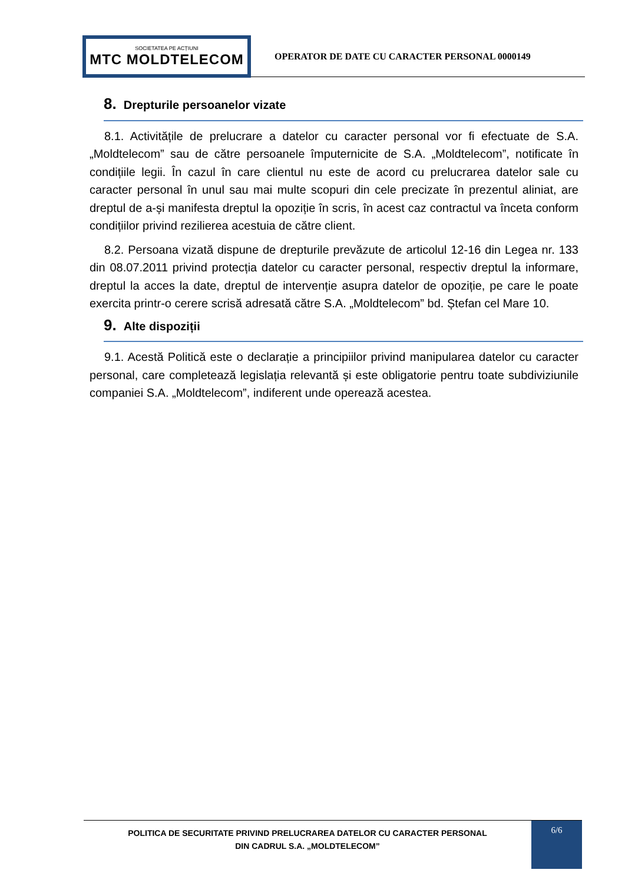SOCIETATEA PE ACȚIUNI
MTC MOLDTELECOM
OPERATOR DE DATE CU CARACTER PERSONAL 0000149
8. Drepturile persoanelor vizate
8.1. Activitățile de prelucrare a datelor cu caracter personal vor fi efectuate de S.A. „Moldtelecom” sau de către persoanele împuternicite de S.A. „Moldtelecom”, notificate în condițiile legii. În cazul în care clientul nu este de acord cu prelucrarea datelor sale cu caracter personal în unul sau mai multe scopuri din cele precizate în prezentul aliniat, are dreptul de a-și manifesta dreptul la opoziție în scris, în acest caz contractul va înceta conform condițiilor privind rezilierea acestuia de către client.
8.2. Persoana vizată dispune de drepturile prevăzute de articolul 12-16 din Legea nr. 133 din 08.07.2011 privind protecția datelor cu caracter personal, respectiv dreptul la informare, dreptul la acces la date, dreptul de intervenție asupra datelor de opoziție, pe care le poate exercita printr-o cerere scrisă adresată către S.A. „Moldtelecom” bd. Ștefan cel Mare 10.
9. Alte dispoziții
9.1. Acestă Politică este o declarație a principiilor privind manipularea datelor cu caracter personal, care completează legislația relevantă și este obligatorie pentru toate subdiviziunile companiei S.A. „Moldtelecom”, indiferent unde operează acestea.
POLITICA DE SECURITATE PRIVIND PRELUCRAREA DATELOR CU CARACTER PERSONAL
DIN CADRUL S.A. „MOLDTELECOM”
6/6